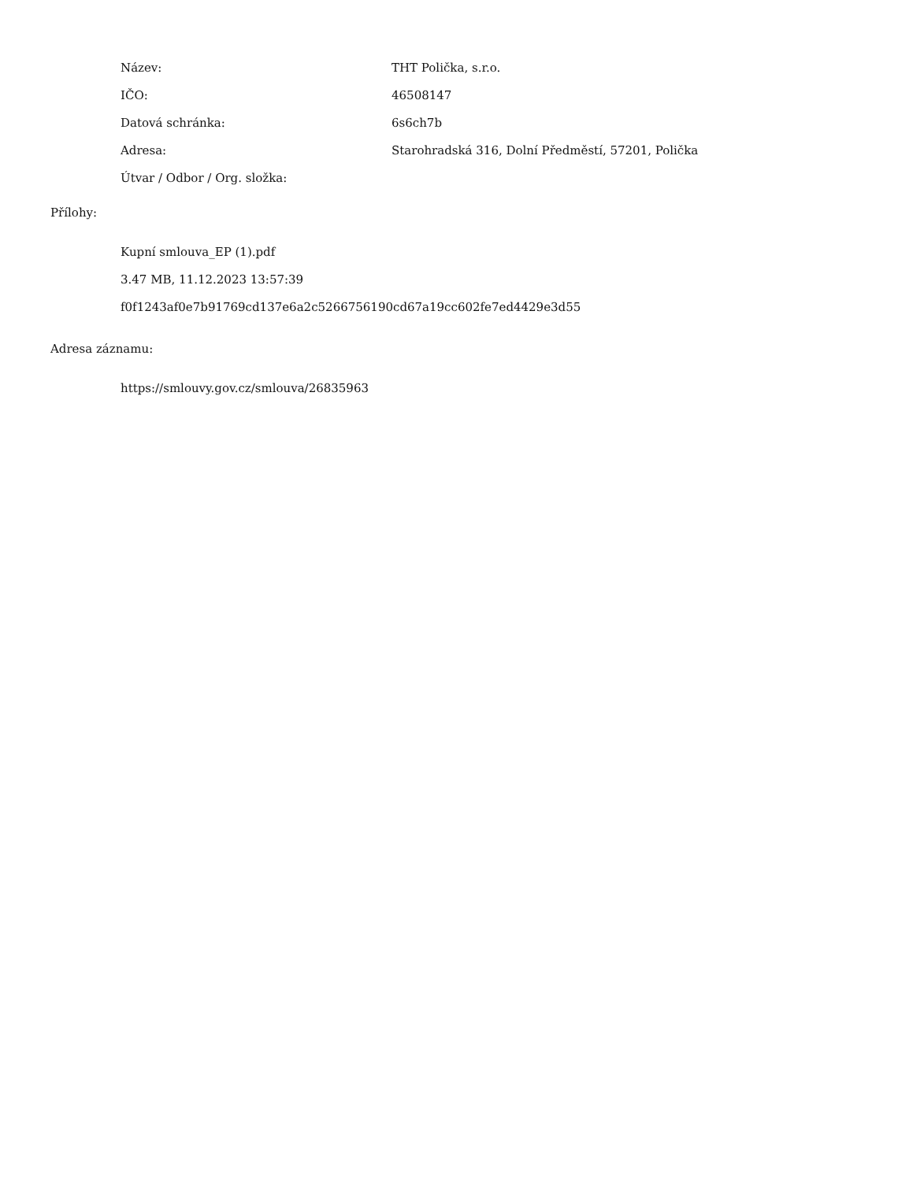| Název: | THT Polička, s.r.o. |
| IČO: | 46508147 |
| Datová schránka: | 6s6ch7b |
| Adresa: | Starohradská 316, Dolní Předměstí, 57201, Polička |
| Útvar / Odbor / Org. složka: | |
Přílohy:
Kupní smlouva_EP (1).pdf
3.47 MB, 11.12.2023 13:57:39
f0f1243af0e7b91769cd137e6a2c5266756190cd67a19cc602fe7ed4429e3d55
Adresa záznamu:
https://smlouvy.gov.cz/smlouva/26835963